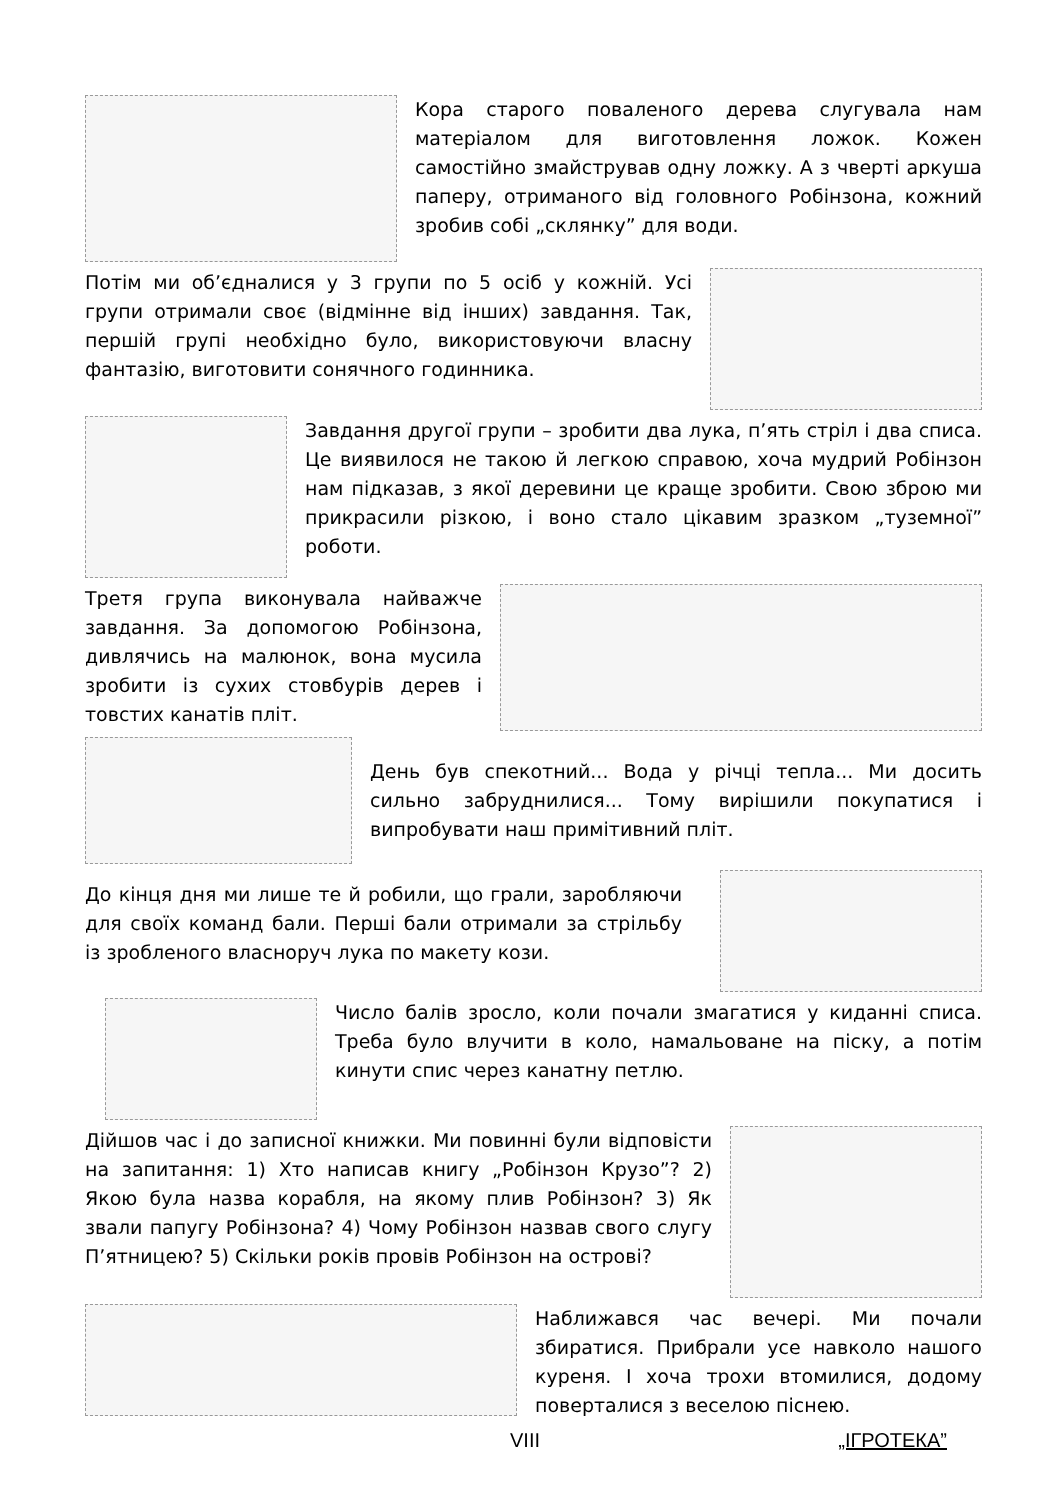Кора старого поваленого дерева слугувала нам матеріалом для виготовлення ложок. Кожен самостійно змайстрував одну ложку. А з чверті аркуша паперу, отриманого від головного Робінзона, кожний зробив собі „склянку” для води.
Потім ми об’єдналися у 3 групи по 5 осіб у кожній. Усі групи отримали своє (відмінне від інших) завдання. Так, першій групі необхідно було, використовуючи власну фантазію, виготовити сонячного годинника.
Завдання другої групи – зробити два лука, п’ять стріл і два списа. Це виявилося не такою й легкою справою, хоча мудрий Робінзон нам підказав, з якої деревини це краще зробити. Свою зброю ми прикрасили різкою, і воно стало цікавим зразком „туземної” роботи.
Третя група виконувала найважче завдання. За допомогою Робінзона, дивлячись на малюнок, вона мусила зробити із сухих стовбурів дерев і товстих канатів пліт.
День був спекотний... Вода у річці тепла... Ми досить сильно забруднилися... Тому вирішили покупатися і випробувати наш примітивний пліт.
До кінця дня ми лише те й робили, що грали, заробляючи для своїх команд бали. Перші бали отримали за стрільбу із зробленого власноруч лука по макету кози.
Число балів зросло, коли почали змагатися у киданні списа. Треба було влучити в коло, намальоване на піску, а потім кинути спис через канатну петлю.
Дійшов час і до записної книжки. Ми повинні були відповісти на запитання: 1) Хто написав книгу „Робінзон Крузо”? 2) Якою була назва корабля, на якому плив Робінзон? 3) Як звали папугу Робінзона? 4) Чому Робінзон назвав свого слугу П’ятницею? 5) Скільки років провів Робінзон на острові?
Наближався час вечері. Ми почали збиратися. Прибрали усе навколо нашого куреня. І хоча трохи втомилися, додому поверталися з веселою піснею.
VIII „ІГРОТЕКА”